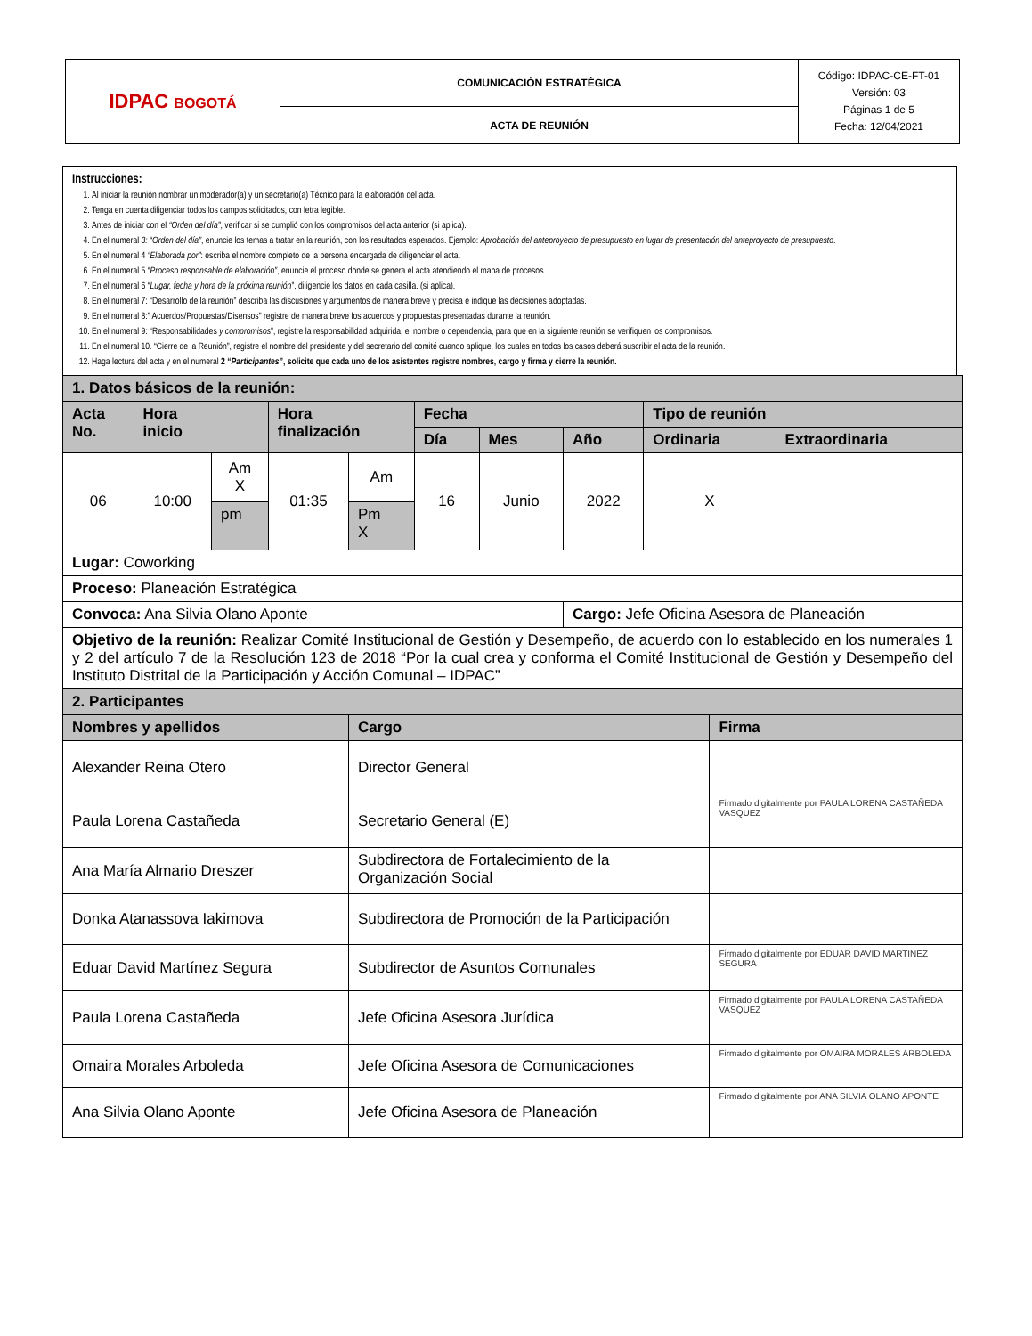| IDPAC BOGOTÁ | COMUNICACIÓN ESTRATÉGICA | Código: IDPAC-CE-FT-01 Versión: 03 Páginas 1 de 5 Fecha: 12/04/2021 |
| | ACTA DE REUNIÓN | |
Instrucciones:
1. Al iniciar la reunión nombrar un moderador(a) y un secretario(a) Técnico para la elaboración del acta.
2. Tenga en cuenta diligenciar todos los campos solicitados, con letra legible.
3. Antes de iniciar con el “Orden del día”, verificar si se cumplió con los compromisos del acta anterior (si aplica).
4. En el numeral 3: “Orden del día”, enuncie los temas a tratar en la reunión, con los resultados esperados. Ejemplo: Aprobación del anteproyecto de presupuesto en lugar de presentación del anteproyecto de presupuesto.
5. En el numeral 4 “Elaborada por”: escriba el nombre completo de la persona encargada de diligenciar el acta.
6. En el numeral 5 “Proceso responsable de elaboración”, enuncie el proceso donde se genera el acta atendiendo el mapa de procesos.
7. En el numeral 6 “Lugar, fecha y hora de la próxima reunión”, diligencie los datos en cada casilla. (si aplica).
8. En el numeral 7: “Desarrollo de la reunión” describa las discusiones y argumentos de manera breve y precisa e indique las decisiones adoptadas.
9. En el numeral 8:” Acuerdos/Propuestas/Disensos” registre de manera breve los acuerdos y propuestas presentadas durante la reunión.
10. En el numeral 9: “Responsabilidades y compromisos”, registre la responsabilidad adquirida, el nombre o dependencia, para que en la siguiente reunión se verifiquen los compromisos.
11. En el numeral 10. “Cierre de la Reunión”, registre el nombre del presidente y del secretario del comité cuando aplique, los cuales en todos los casos deberá suscribir el acta de la reunión.
12. Haga lectura del acta y en el numeral 2 “Participantes”, solicite que cada uno de los asistentes registre nombres, cargo y firma y cierre la reunión.
| 1. Datos básicos de la reunión: | | | | | | | | | | |
| Acta No. | Hora inicio | | Hora finalización | | Fecha | | | Tipo de reunión | | |
| | | | | | Día | Mes | Año | Ordinaria | | Extraordinaria |
| 06 | 10:00 | Am X | 01:35 | Am | 16 | Junio | 2022 | X | | |
| | | pm | | Pm X | | | | | | |
| Lugar: Coworking | | | | | | | | | | |
| Proceso: Planeación Estratégica | | | | | | | | | | |
| Convoca: Ana Silvia Olano Aponte | | | | | | | Cargo: Jefe Oficina Asesora de Planeación | | | |
| Objetivo de la reunión: Realizar Comité Institucional de Gestión y Desempeño, de acuerdo con lo establecido en los numerales 1 y 2 del artículo 7 de la Resolución 123 de 2018 “Por la cual crea y conforma el Comité Institucional de Gestión y Desempeño del Instituto Distrital de la Participación y Acción Comunal – IDPAC” | | | | | | | | | | |
| 2. Participantes | | | | | | | | | | |
| Nombres y apellidos | | | | Cargo | | | | | Firma | |
| Alexander Reina Otero | | | | Director General | | | | | | |
| Paula Lorena Castañeda | | | | Secretario General (E) | | | | | Firmado digitalmente por PAULA LORENA CASTAÑEDA VASQUEZ | |
| Ana María Almario Dreszer | | | | Subdirectora de Fortalecimiento de la Organización Social | | | | | | |
| Donka Atanassova Iakimova | | | | Subdirectora de Promoción de la Participación | | | | | | |
| Eduar David Martínez Segura | | | | Subdirector de Asuntos Comunales | | | | | Firmado digitalmente por EDUAR DAVID MARTINEZ SEGURA | |
| Paula Lorena Castañeda | | | | Jefe Oficina Asesora Jurídica | | | | | Firmado digitalmente por PAULA LORENA CASTAÑEDA VASQUEZ | |
| Omaira Morales Arboleda | | | | Jefe Oficina Asesora de Comunicaciones | | | | | Firmado digitalmente por OMAIRA MORALES ARBOLEDA | |
| Ana Silvia Olano Aponte | | | | Jefe Oficina Asesora de Planeación | | | | | Firmado digitalmente por ANA SILVIA OLANO APONTE | |